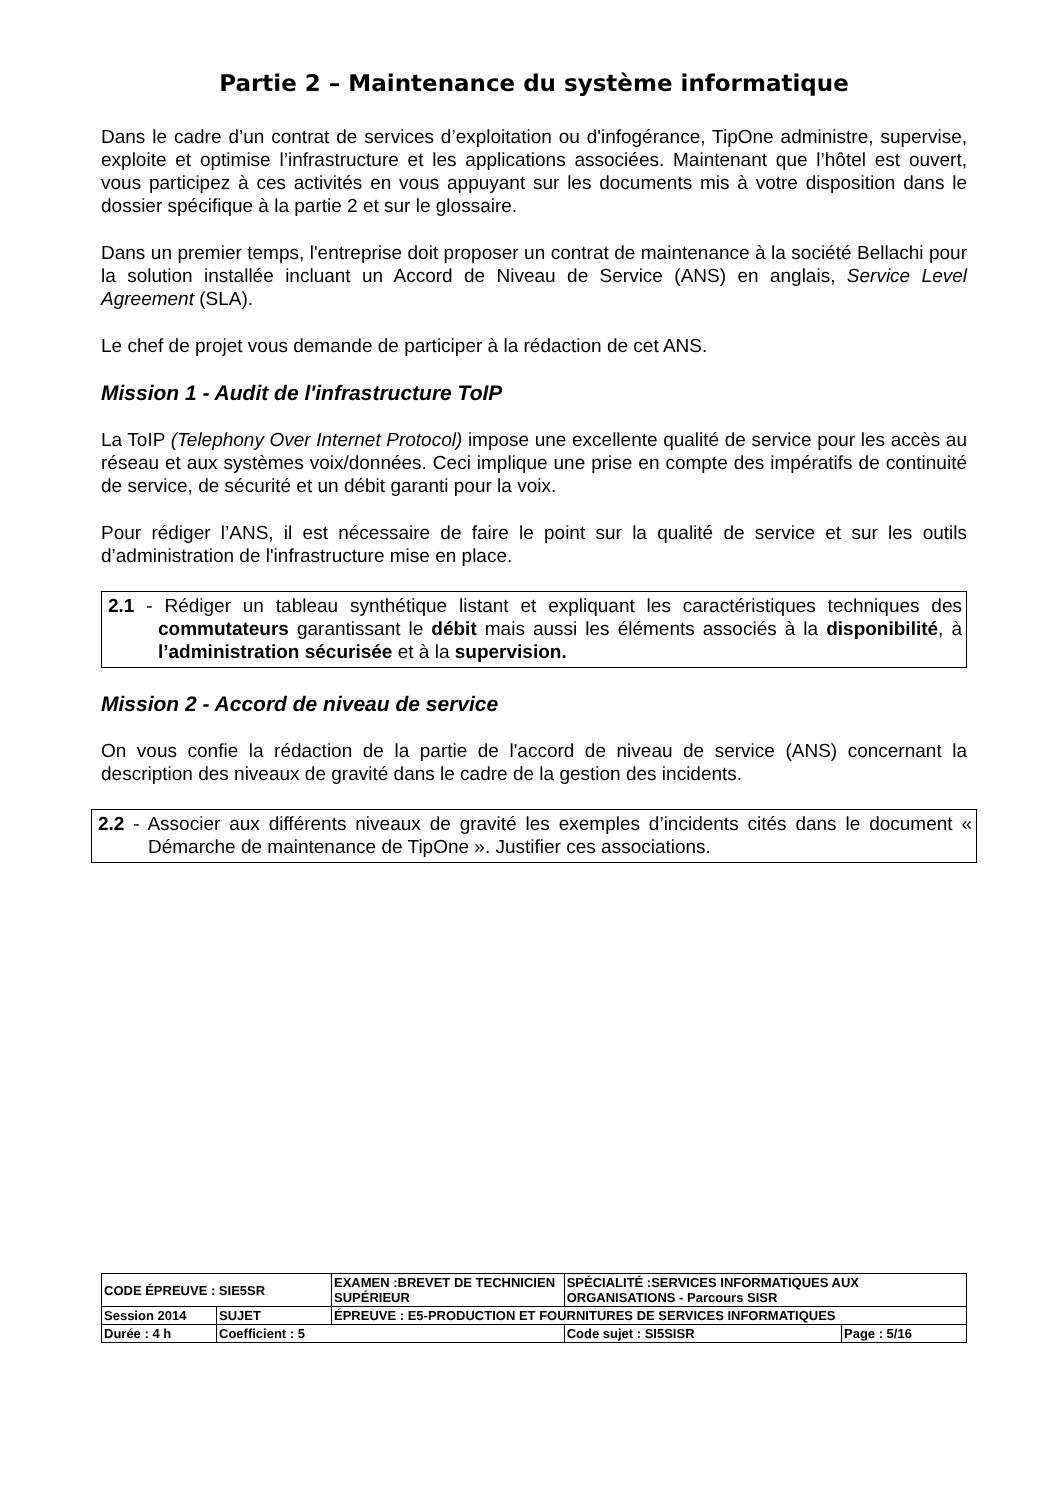Partie 2 – Maintenance du système informatique
Dans le cadre d’un contrat de services d’exploitation ou d'infogérance, TipOne administre, supervise, exploite et optimise l’infrastructure et les applications associées. Maintenant que l’hôtel est ouvert, vous participez à ces activités en vous appuyant sur les documents mis à votre disposition dans le dossier spécifique à la partie 2 et sur le glossaire.
Dans un premier temps, l'entreprise doit proposer un contrat de maintenance à la société Bellachi pour la solution installée incluant un Accord de Niveau de Service (ANS) en anglais, Service Level Agreement (SLA).
Le chef de projet vous demande de participer à la rédaction de cet ANS.
Mission 1 - Audit de l'infrastructure ToIP
La ToIP (Telephony Over Internet Protocol) impose une excellente qualité de service pour les accès au réseau et aux systèmes voix/données. Ceci implique une prise en compte des impératifs de continuité de service, de sécurité et un débit garanti pour la voix.
Pour rédiger l’ANS, il est nécessaire de faire le point sur la qualité de service et sur les outils d’administration de l'infrastructure mise en place.
2.1 - Rédiger un tableau synthétique listant et expliquant les caractéristiques techniques des commutateurs garantissant le débit mais aussi les éléments associés à la disponibilité, à l’administration sécurisée et à la supervision.
Mission 2 - Accord de niveau de service
On vous confie la rédaction de la partie de l'accord de niveau de service (ANS) concernant la description des niveaux de gravité dans le cadre de la gestion des incidents.
2.2 - Associer aux différents niveaux de gravité les exemples d’incidents cités dans le document « Démarche de maintenance de TipOne ». Justifier ces associations.
| CODE ÉPREUVE : SIE5SR | | EXAMEN :BREVET DE TECHNICIEN SUPÉRIEUR | SPÉCIALITÉ :SERVICES INFORMATIQUES AUX ORGANISATIONS - Parcours SISR | |
| Session 2014 | SUJET | ÉPREUVE : E5-PRODUCTION ET FOURNITURES DE SERVICES INFORMATIQUES | | |
| Durée : 4 h | Coefficient : 5 | | Code sujet : SI5SISR | Page : 5/16 |